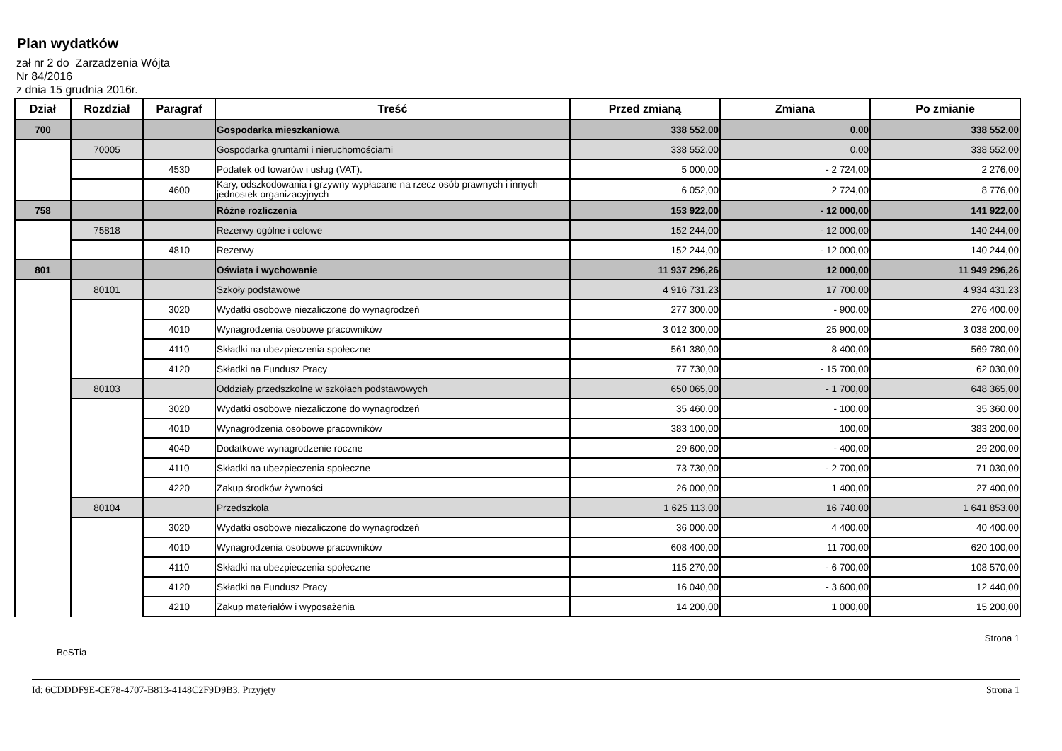Plan wydatków
zał nr 2 do Zarzadzenia Wójta
Nr 84/2016
z dnia 15 grudnia 2016r.
| Dział | Rozdział | Paragraf | Treść | Przed zmianą | Zmiana | Po zmianie |
| --- | --- | --- | --- | --- | --- | --- |
| 700 | | | Gospodarka mieszkaniowa | 338 552,00 | 0,00 | 338 552,00 |
| | 70005 | | Gospodarka gruntami i nieruchomościami | 338 552,00 | 0,00 | 338 552,00 |
| | | 4530 | Podatek od towarów i usług (VAT). | 5 000,00 | - 2 724,00 | 2 276,00 |
| | | 4600 | Kary, odszkodowania i grzywny wypłacane na rzecz osób prawnych i innych jednostek organizacyjnych | 6 052,00 | 2 724,00 | 8 776,00 |
| 758 | | | Różne rozliczenia | 153 922,00 | - 12 000,00 | 141 922,00 |
| | 75818 | | Rezerwy ogólne i celowe | 152 244,00 | - 12 000,00 | 140 244,00 |
| | | 4810 | Rezerwy | 152 244,00 | - 12 000,00 | 140 244,00 |
| 801 | | | Oświata i wychowanie | 11 937 296,26 | 12 000,00 | 11 949 296,26 |
| | 80101 | | Szkoły podstawowe | 4 916 731,23 | 17 700,00 | 4 934 431,23 |
| | | 3020 | Wydatki osobowe niezaliczone do wynagrodzeń | 277 300,00 | - 900,00 | 276 400,00 |
| | | 4010 | Wynagrodzenia osobowe pracowników | 3 012 300,00 | 25 900,00 | 3 038 200,00 |
| | | 4110 | Składki na ubezpieczenia społeczne | 561 380,00 | 8 400,00 | 569 780,00 |
| | | 4120 | Składki na Fundusz Pracy | 77 730,00 | - 15 700,00 | 62 030,00 |
| | 80103 | | Oddziały przedszkolne w szkołach podstawowych | 650 065,00 | - 1 700,00 | 648 365,00 |
| | | 3020 | Wydatki osobowe niezaliczone do wynagrodzeń | 35 460,00 | - 100,00 | 35 360,00 |
| | | 4010 | Wynagrodzenia osobowe pracowników | 383 100,00 | 100,00 | 383 200,00 |
| | | 4040 | Dodatkowe wynagrodzenie roczne | 29 600,00 | - 400,00 | 29 200,00 |
| | | 4110 | Składki na ubezpieczenia społeczne | 73 730,00 | - 2 700,00 | 71 030,00 |
| | | 4220 | Zakup środków żywności | 26 000,00 | 1 400,00 | 27 400,00 |
| | 80104 | | Przedszkola | 1 625 113,00 | 16 740,00 | 1 641 853,00 |
| | | 3020 | Wydatki osobowe niezaliczone do wynagrodzeń | 36 000,00 | 4 400,00 | 40 400,00 |
| | | 4010 | Wynagrodzenia osobowe pracowników | 608 400,00 | 11 700,00 | 620 100,00 |
| | | 4110 | Składki na ubezpieczenia społeczne | 115 270,00 | - 6 700,00 | 108 570,00 |
| | | 4120 | Składki na Fundusz Pracy | 16 040,00 | - 3 600,00 | 12 440,00 |
| | | 4210 | Zakup materiałów i wyposażenia | 14 200,00 | 1 000,00 | 15 200,00 |
BeSTia Strona 1
Id: 6CDDDF9E-CE78-4707-B813-4148C2F9D9B3. Przyjęty Strona 1